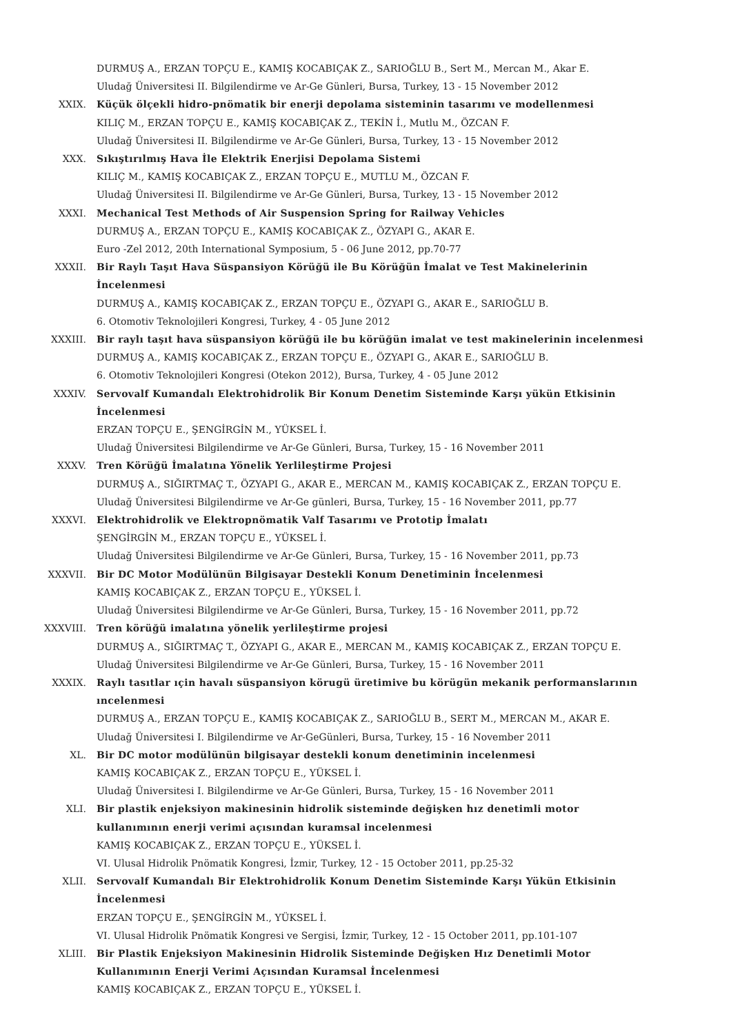DURMUŞ A., ERZAN TOPÇU E., KAMIŞ KOCABIÇAK Z., SARIOĞLU B., Sert M., Mercan M., Akar E.
Uludağ Üniversitesi II. Bilgilendirme ve Ar-Ge Günleri, Bursa, Turkey, 13 - 15 November 2012
XXIX. Küçük ölçekli hidro-pnömatik bir enerji depolama sisteminin tasarımı ve modellenmesi
KILIÇ M., ERZAN TOPÇU E., KAMIŞ KOCABIÇAK Z., TEKİN İ., Mutlu M., ÖZCAN F.
Uludağ Üniversitesi II. Bilgilendirme ve Ar-Ge Günleri, Bursa, Turkey, 13 - 15 November 2012
XXX. Sıkıştırılmış Hava İle Elektrik Enerjisi Depolama Sistemi
KILIÇ M., KAMIŞ KOCABIÇAK Z., ERZAN TOPÇU E., MUTLU M., ÖZCAN F.
Uludağ Üniversitesi II. Bilgilendirme ve Ar-Ge Günleri, Bursa, Turkey, 13 - 15 November 2012
XXXI. Mechanical Test Methods of Air Suspension Spring for Railway Vehicles
DURMUŞ A., ERZAN TOPÇU E., KAMIŞ KOCABIÇAK Z., ÖZYAPI G., AKAR E.
Euro -Zel 2012, 20th International Symposium, 5 - 06 June 2012, pp.70-77
XXXII. Bir Raylı Taşıt Hava Süspansiyon Körüğü ile Bu Körüğün İmalat ve Test Makinelerinin İncelenmesi
DURMUŞ A., KAMIŞ KOCABIÇAK Z., ERZAN TOPÇU E., ÖZYAPI G., AKAR E., SARIOĞLU B.
6. Otomotiv Teknolojileri Kongresi, Turkey, 4 - 05 June 2012
XXXIII. Bir raylı taşıt hava süspansiyon körüğü ile bu körüğün imalat ve test makinelerinin incelenmesi
DURMUŞ A., KAMIŞ KOCABIÇAK Z., ERZAN TOPÇU E., ÖZYAPI G., AKAR E., SARIOĞLU B.
6. Otomotiv Teknolojileri Kongresi (Otekon 2012), Bursa, Turkey, 4 - 05 June 2012
XXXIV. Servovalf Kumandalı Elektrohidrolik Bir Konum Denetim Sisteminde Karşı yükün Etkisinin İncelenmesi
ERZAN TOPÇU E., ŞENGİRGİN M., YÜKSEL İ.
Uludağ Üniversitesi Bilgilendirme ve Ar-Ge Günleri, Bursa, Turkey, 15 - 16 November 2011
XXXV. Tren Körüğü İmalatına Yönelik Yerlileştirme Projesi
DURMUŞ A., SIĞIRTMAÇ T., ÖZYAPI G., AKAR E., MERCAN M., KAMIŞ KOCABIÇAK Z., ERZAN TOPÇU E.
Uludağ Üniversitesi Bilgilendirme ve Ar-Ge günleri, Bursa, Turkey, 15 - 16 November 2011, pp.77
XXXVI. Elektrohidrolik ve Elektropnömatik Valf Tasarımı ve Prototip İmalatı
ŞENGİRGİN M., ERZAN TOPÇU E., YÜKSEL İ.
Uludağ Üniversitesi Bilgilendirme ve Ar-Ge Günleri, Bursa, Turkey, 15 - 16 November 2011, pp.73
XXXVII. Bir DC Motor Modülünün Bilgisayar Destekli Konum Denetiminin İncelenmesi
KAMIŞ KOCABIÇAK Z., ERZAN TOPÇU E., YÜKSEL İ.
Uludağ Üniversitesi Bilgilendirme ve Ar-Ge Günleri, Bursa, Turkey, 15 - 16 November 2011, pp.72
XXXVIII. Tren körüğü imalatına yönelik yerlileştirme projesi
DURMUŞ A., SIĞIRTMAÇ T., ÖZYAPI G., AKAR E., MERCAN M., KAMIŞ KOCABIÇAK Z., ERZAN TOPÇU E.
Uludağ Üniversitesi Bilgilendirme ve Ar-Ge Günleri, Bursa, Turkey, 15 - 16 November 2011
XXXIX. Raylı tasıtlar ıçin havalı süspansiyon körugü üretimive bu körügün mekanik performanslarının ıncelenmesi
DURMUŞ A., ERZAN TOPÇU E., KAMIŞ KOCABIÇAK Z., SARIOĞLU B., SERT M., MERCAN M., AKAR E.
Uludağ Üniversitesi I. Bilgilendirme ve Ar-GeGünleri, Bursa, Turkey, 15 - 16 November 2011
XL. Bir DC motor modülünün bilgisayar destekli konum denetiminin incelenmesi
KAMIŞ KOCABIÇAK Z., ERZAN TOPÇU E., YÜKSEL İ.
Uludağ Üniversitesi I. Bilgilendirme ve Ar-Ge Günleri, Bursa, Turkey, 15 - 16 November 2011
XLI. Bir plastik enjeksiyon makinesinin hidrolik sisteminde değişken hız denetimli motor kullanımının enerji verimi açısından kuramsal incelenmesi
KAMIŞ KOCABIÇAK Z., ERZAN TOPÇU E., YÜKSEL İ.
VI. Ulusal Hidrolik Pnömatik Kongresi, İzmir, Turkey, 12 - 15 October 2011, pp.25-32
XLII. Servovalf Kumandalı Bir Elektrohidrolik Konum Denetim Sisteminde Karşı Yükün Etkisinin İncelenmesi
ERZAN TOPÇU E., ŞENGİRGİN M., YÜKSEL İ.
VI. Ulusal Hidrolik Pnömatik Kongresi ve Sergisi, İzmir, Turkey, 12 - 15 October 2011, pp.101-107
XLIII. Bir Plastik Enjeksiyon Makinesinin Hidrolik Sisteminde Değişken Hız Denetimli Motor Kullanımının Enerji Verimi Açısından Kuramsal İncelenmesi
KAMIŞ KOCABIÇAK Z., ERZAN TOPÇU E., YÜKSEL İ.